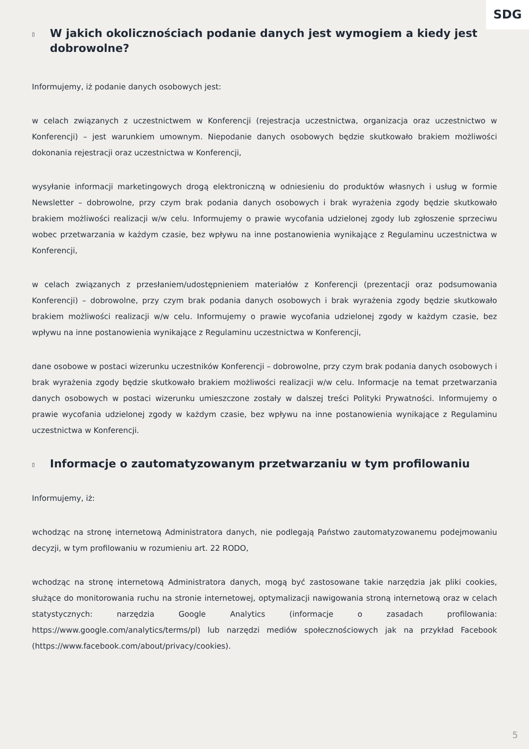SDG
▯ W jakich okolicznościach podanie danych jest wymogiem a kiedy jest dobrowolne?
Informujemy, iż podanie danych osobowych jest:
w celach związanych z uczestnictwem w Konferencji (rejestracja uczestnictwa, organizacja oraz uczestnictwo w Konferencji) – jest warunkiem umownym. Niepodanie danych osobowych będzie skutkowało brakiem możliwości dokonania rejestracji oraz uczestnictwa w Konferencji,
wysyłanie informacji marketingowych drogą elektroniczną w odniesieniu do produktów własnych i usług w formie Newsletter – dobrowolne, przy czym brak podania danych osobowych i brak wyrażenia zgody będzie skutkowało brakiem możliwości realizacji w/w celu. Informujemy o prawie wycofania udzielonej zgody lub zgłoszenie sprzeciwu wobec przetwarzania w każdym czasie, bez wpływu na inne postanowienia wynikające z Regulaminu uczestnictwa w Konferencji,
w celach związanych z przesłaniem/udostępnieniem materiałów z Konferencji (prezentacji oraz podsumowania Konferencji) – dobrowolne, przy czym brak podania danych osobowych i brak wyrażenia zgody będzie skutkowało brakiem możliwości realizacji w/w celu. Informujemy o prawie wycofania udzielonej zgody w każdym czasie, bez wpływu na inne postanowienia wynikające z Regulaminu uczestnictwa w Konferencji,
dane osobowe w postaci wizerunku uczestników Konferencji – dobrowolne, przy czym brak podania danych osobowych i brak wyrażenia zgody będzie skutkowało brakiem możliwości realizacji w/w celu. Informacje na temat przetwarzania danych osobowych w postaci wizerunku umieszczone zostały w dalszej treści Polityki Prywatności. Informujemy o prawie wycofania udzielonej zgody w każdym czasie, bez wpływu na inne postanowienia wynikające z Regulaminu uczestnictwa w Konferencji.
▯ Informacje o zautomatyzowanym przetwarzaniu w tym profilowaniu
Informujemy, iż:
wchodząc na stronę internetową Administratora danych, nie podlegają Państwo zautomatyzowanemu podejmowaniu decyzji, w tym profilowaniu w rozumieniu art. 22 RODO,
wchodząc na stronę internetową Administratora danych, mogą być zastosowane takie narzędzia jak pliki cookies, służące do monitorowania ruchu na stronie internetowej, optymalizacji nawigowania stroną internetową oraz w celach statystycznych: narzędzia Google Analytics (informacje o zasadach profilowania: https://www.google.com/analytics/terms/pl) lub narzędzi mediów społecznościowych jak na przykład Facebook (https://www.facebook.com/about/privacy/cookies).
5